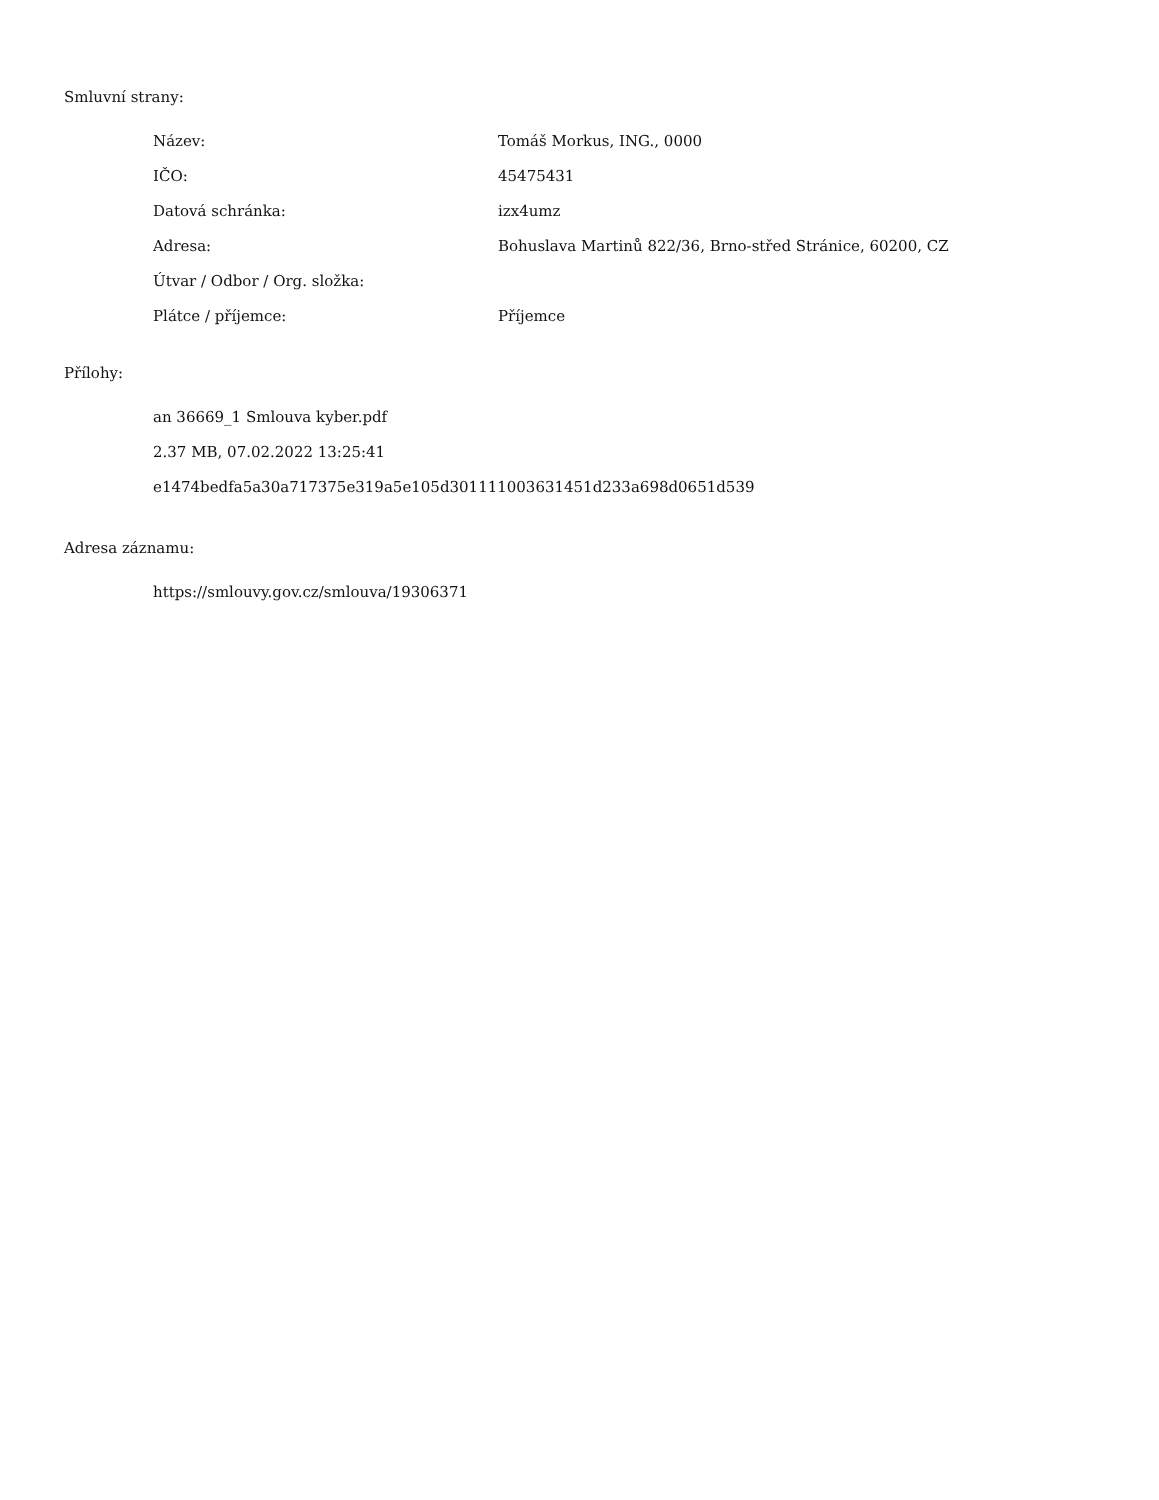Smluvní strany:
| Název: | Tomáš Morkus, ING., 0000 |
| IČO: | 45475431 |
| Datová schránka: | izx4umz |
| Adresa: | Bohuslava Martinů 822/36, Brno-střed Stránice, 60200, CZ |
| Útvar / Odbor / Org. složka: | |
| Plátce / příjemce: | Příjemce |
Přílohy:
an 36669_1 Smlouva kyber.pdf
2.37 MB, 07.02.2022 13:25:41
e1474bedfa5a30a717375e319a5e105d301111003631451d233a698d0651d539
Adresa záznamu:
https://smlouvy.gov.cz/smlouva/19306371